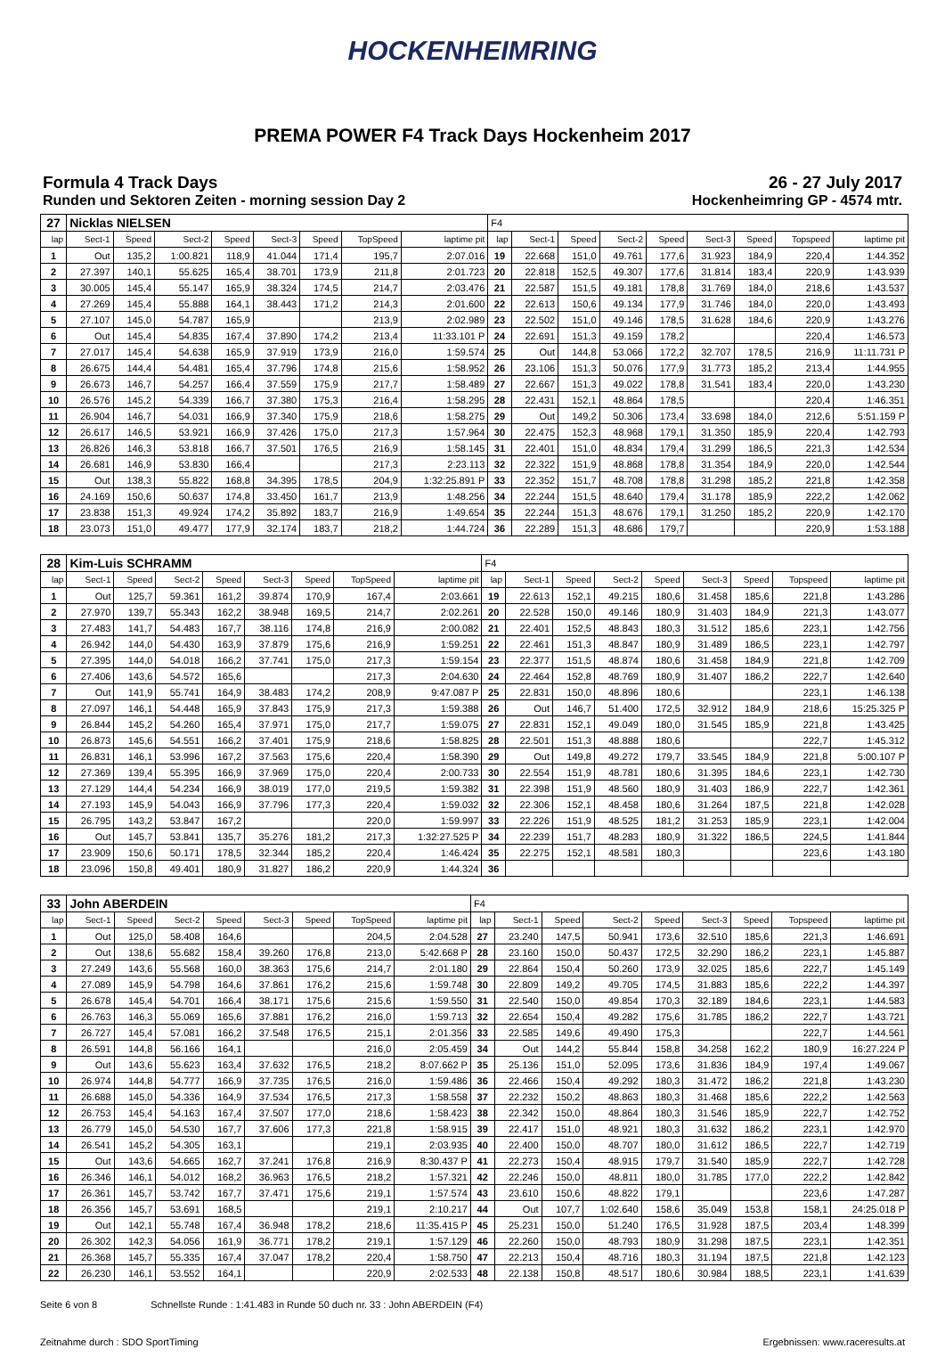HOCKENHEIMRING
PREMA POWER F4 Track Days Hockenheim 2017
Formula 4 Track Days 26 - 27 July 2017
Runden und Sektoren Zeiten - morning session Day 2 Hockenheimring GP - 4574 mtr.
| 27 | Nicklas NIELSEN | | | | | | | | F4 | | | | | | | | |
| lap | Sect-1 | Speed | Sect-2 | Speed | Sect-3 | Speed | TopSpeed | laptime pit | lap | Sect-1 | Speed | Sect-2 | Speed | Sect-3 | Speed | Topspeed | laptime pit |
| 1 | Out | 135,2 | 1:00.821 | 118,9 | 41.044 | 171,4 | 195,7 | 2:07.016 | 19 | 22.668 | 151,0 | 49.761 | 177,6 | 31.923 | 184,9 | 220,4 | 1:44.352 |
| 2 | 27.397 | 140,1 | 55.625 | 165,4 | 38.701 | 173,9 | 211,8 | 2:01.723 | 20 | 22.818 | 152,5 | 49.307 | 177,6 | 31.814 | 183,4 | 220,9 | 1:43.939 |
| 3 | 30.005 | 145,4 | 55.147 | 165,9 | 38.324 | 174,5 | 214,7 | 2:03.476 | 21 | 22.587 | 151,5 | 49.181 | 178,8 | 31.769 | 184,0 | 218,6 | 1:43.537 |
| 4 | 27.269 | 145,4 | 55.888 | 164,1 | 38.443 | 171,2 | 214,3 | 2:01.600 | 22 | 22.613 | 150,6 | 49.134 | 177,9 | 31.746 | 184,0 | 220,0 | 1:43.493 |
| 5 | 27.107 | 145,0 | 54.787 | 165,9 | | | 213,9 | 2:02.989 | 23 | 22.502 | 151,0 | 49.146 | 178,5 | 31.628 | 184,6 | 220,9 | 1:43.276 |
| 6 | Out | 145,4 | 54.835 | 167,4 | 37.890 | 174,2 | 213,4 | 11:33.101 P | 24 | 22.691 | 151,3 | 49.159 | 178,2 | | | 220,4 | 1:46.573 |
| 7 | 27.017 | 145,4 | 54.638 | 165,9 | 37.919 | 173,9 | 216,0 | 1:59.574 | 25 | Out | 144,8 | 53.066 | 172,2 | 32.707 | 178,5 | 216,9 | 11:11.731 P |
| 8 | 26.675 | 144,4 | 54.481 | 165,4 | 37.796 | 174,8 | 215,6 | 1:58.952 | 26 | 23.106 | 151,3 | 50.076 | 177,9 | 31.773 | 185,2 | 213,4 | 1:44.955 |
| 9 | 26.673 | 146,7 | 54.257 | 166,4 | 37.559 | 175,9 | 217,7 | 1:58.489 | 27 | 22.667 | 151,3 | 49.022 | 178,8 | 31.541 | 183,4 | 220,0 | 1:43.230 |
| 10 | 26.576 | 145,2 | 54.339 | 166,7 | 37.380 | 175,3 | 216,4 | 1:58.295 | 28 | 22.431 | 152,1 | 48.864 | 178,5 | | | 220,4 | 1:46.351 |
| 11 | 26.904 | 146,7 | 54.031 | 166,9 | 37.340 | 175,9 | 218,6 | 1:58.275 | 29 | Out | 149,2 | 50.306 | 173,4 | 33.698 | 184,0 | 212,6 | 5:51.159 P |
| 12 | 26.617 | 146,5 | 53.921 | 166,9 | 37.426 | 175,0 | 217,3 | 1:57.964 | 30 | 22.475 | 152,3 | 48.968 | 179,1 | 31.350 | 185,9 | 220,4 | 1:42.793 |
| 13 | 26.826 | 146,3 | 53.818 | 166,7 | 37.501 | 176,5 | 216,9 | 1:58.145 | 31 | 22.401 | 151,0 | 48.834 | 179,4 | 31.299 | 186,5 | 221,3 | 1:42.534 |
| 14 | 26.681 | 146,9 | 53.830 | 166,4 | | | 217,3 | 2:23.113 | 32 | 22.322 | 151,9 | 48.868 | 178,8 | 31.354 | 184,9 | 220,0 | 1:42.544 |
| 15 | Out | 138,3 | 55.822 | 168,8 | 34.395 | 178,5 | 204,9 | 1:32:25.891 P | 33 | 22.352 | 151,7 | 48.708 | 178,8 | 31.298 | 185,2 | 221,8 | 1:42.358 |
| 16 | 24.169 | 150,6 | 50.637 | 174,8 | 33.450 | 161,7 | 213,9 | 1:48.256 | 34 | 22.244 | 151,5 | 48.640 | 179,4 | 31.178 | 185,9 | 222,2 | 1:42.062 |
| 17 | 23.838 | 151,3 | 49.924 | 174,2 | 35.892 | 183,7 | 216,9 | 1:49.654 | 35 | 22.244 | 151,3 | 48.676 | 179,1 | 31.250 | 185,2 | 220,9 | 1:42.170 |
| 18 | 23.073 | 151,0 | 49.477 | 177,9 | 32.174 | 183,7 | 218,2 | 1:44.724 | 36 | 22.289 | 151,3 | 48.686 | 179,7 | | | 220,9 | 1:53.188 |
| 28 | Kim-Luis SCHRAMM | | | | | | | | F4 | | | | | | | | |
| lap | Sect-1 | Speed | Sect-2 | Speed | Sect-3 | Speed | TopSpeed | laptime pit | lap | Sect-1 | Speed | Sect-2 | Speed | Sect-3 | Speed | Topspeed | laptime pit |
| 1 | Out | 125,7 | 59.361 | 161,2 | 39.874 | 170,9 | 167,4 | 2:03.661 | 19 | 22.613 | 152,1 | 49.215 | 180,6 | 31.458 | 185,6 | 221,8 | 1:43.286 |
| 2 | 27.970 | 139,7 | 55.343 | 162,2 | 38.948 | 169,5 | 214,7 | 2:02.261 | 20 | 22.528 | 150,0 | 49.146 | 180,9 | 31.403 | 184,9 | 221,3 | 1:43.077 |
| 3 | 27.483 | 141,7 | 54.483 | 167,7 | 38.116 | 174,8 | 216,9 | 2:00.082 | 21 | 22.401 | 152,5 | 48.843 | 180,3 | 31.512 | 185,6 | 223,1 | 1:42.756 |
| 4 | 26.942 | 144,0 | 54.430 | 163,9 | 37.879 | 175,6 | 216,9 | 1:59.251 | 22 | 22.461 | 151,3 | 48.847 | 180,9 | 31.489 | 186,5 | 223,1 | 1:42.797 |
| 5 | 27.395 | 144,0 | 54.018 | 166,2 | 37.741 | 175,0 | 217,3 | 1:59.154 | 23 | 22.377 | 151,5 | 48.874 | 180,6 | 31.458 | 184,9 | 221,8 | 1:42.709 |
| 6 | 27.406 | 143,6 | 54.572 | 165,6 | | | 217,3 | 2:04.630 | 24 | 22.464 | 152,8 | 48.769 | 180,9 | 31.407 | 186,2 | 222,7 | 1:42.640 |
| 7 | Out | 141,9 | 55.741 | 164,9 | 38.483 | 174,2 | 208,9 | 9:47.087 P | 25 | 22.831 | 150,0 | 48.896 | 180,6 | | | 223,1 | 1:46.138 |
| 8 | 27.097 | 146,1 | 54.448 | 165,9 | 37.843 | 175,9 | 217,3 | 1:59.388 | 26 | Out | 146,7 | 51.400 | 172,5 | 32.912 | 184,9 | 218,6 | 15:25.325 P |
| 9 | 26.844 | 145,2 | 54.260 | 165,4 | 37.971 | 175,0 | 217,7 | 1:59.075 | 27 | 22.831 | 152,1 | 49.049 | 180,0 | 31.545 | 185,9 | 221,8 | 1:43.425 |
| 10 | 26.873 | 145,6 | 54.551 | 166,2 | 37.401 | 175,9 | 218,6 | 1:58.825 | 28 | 22.501 | 151,3 | 48.888 | 180,6 | | | 222,7 | 1:45.312 |
| 11 | 26.831 | 146,1 | 53.996 | 167,2 | 37.563 | 175,6 | 220,4 | 1:58.390 | 29 | Out | 149,8 | 49.272 | 179,7 | 33.545 | 184,9 | 221,8 | 5:00.107 P |
| 12 | 27.369 | 139,4 | 55.395 | 166,9 | 37.969 | 175,0 | 220,4 | 2:00.733 | 30 | 22.554 | 151,9 | 48.781 | 180,6 | 31.395 | 184,6 | 223,1 | 1:42.730 |
| 13 | 27.129 | 144,4 | 54.234 | 166,9 | 38.019 | 177,0 | 219,5 | 1:59.382 | 31 | 22.398 | 151,9 | 48.560 | 180,9 | 31.403 | 186,9 | 222,7 | 1:42.361 |
| 14 | 27.193 | 145,9 | 54.043 | 166,9 | 37.796 | 177,3 | 220,4 | 1:59.032 | 32 | 22.306 | 152,1 | 48.458 | 180,6 | 31.264 | 187,5 | 221,8 | 1:42.028 |
| 15 | 26.795 | 143,2 | 53.847 | 167,2 | | | 220,0 | 1:59.997 | 33 | 22.226 | 151,9 | 48.525 | 181,2 | 31.253 | 185,9 | 223,1 | 1:42.004 |
| 16 | Out | 145,7 | 53.841 | 135,7 | 35.276 | 181,2 | 217,3 | 1:32:27.525 P | 34 | 22.239 | 151,7 | 48.283 | 180,9 | 31.322 | 186,5 | 224,5 | 1:41.844 |
| 17 | 23.909 | 150,6 | 50.171 | 178,5 | 32.344 | 185,2 | 220,4 | 1:46.424 | 35 | 22.275 | 152,1 | 48.581 | 180,3 | | | 223,6 | 1:43.180 |
| 18 | 23.096 | 150,8 | 49.401 | 180,9 | 31.827 | 186,2 | 220,9 | 1:44.324 | 36 | | | | | | | | |
| 33 | John ABERDEIN | | | | | | | | F4 | | | | | | | | |
| lap | Sect-1 | Speed | Sect-2 | Speed | Sect-3 | Speed | TopSpeed | laptime pit | lap | Sect-1 | Speed | Sect-2 | Speed | Sect-3 | Speed | Topspeed | laptime pit |
| 1 | Out | 125,0 | 58.408 | 164,6 | | | 204,5 | 2:04.528 | 27 | 23.240 | 147,5 | 50.941 | 173,6 | 32.510 | 185,6 | 221,3 | 1:46.691 |
| 2 | Out | 138,6 | 55.682 | 158,4 | 39.260 | 176,8 | 213,0 | 5:42.668 P | 28 | 23.160 | 150,0 | 50.437 | 172,5 | 32.290 | 186,2 | 223,1 | 1:45.887 |
| 3 | 27.249 | 143,6 | 55.568 | 160,0 | 38.363 | 175,6 | 214,7 | 2:01.180 | 29 | 22.864 | 150,4 | 50.260 | 173,9 | 32.025 | 185,6 | 222,7 | 1:45.149 |
| 4 | 27.089 | 145,9 | 54.798 | 164,6 | 37.861 | 176,2 | 215,6 | 1:59.748 | 30 | 22.809 | 149,2 | 49.705 | 174,5 | 31.883 | 185,6 | 222,2 | 1:44.397 |
| 5 | 26.678 | 145,4 | 54.701 | 166,4 | 38.171 | 175,6 | 215,6 | 1:59.550 | 31 | 22.540 | 150,0 | 49.854 | 170,3 | 32.189 | 184,6 | 223,1 | 1:44.583 |
| 6 | 26.763 | 146,3 | 55.069 | 165,6 | 37.881 | 176,2 | 216,0 | 1:59.713 | 32 | 22.654 | 150,4 | 49.282 | 175,6 | 31.785 | 186,2 | 222,7 | 1:43.721 |
| 7 | 26.727 | 145,4 | 57.081 | 166,2 | 37.548 | 176,5 | 215,1 | 2:01.356 | 33 | 22.585 | 149,6 | 49.490 | 175,3 | | | 222,7 | 1:44.561 |
| 8 | 26.591 | 144,8 | 56.166 | 164,1 | | | 216,0 | 2:05.459 | 34 | Out | 144,2 | 55.844 | 158,8 | 34.258 | 162,2 | 180,9 | 16:27.224 P |
| 9 | Out | 143,6 | 55.623 | 163,4 | 37.632 | 176,5 | 218,2 | 8:07.662 P | 35 | 25.136 | 151,0 | 52.095 | 173,6 | 31.836 | 184,9 | 197,4 | 1:49.067 |
| 10 | 26.974 | 144,8 | 54.777 | 166,9 | 37.735 | 176,5 | 216,0 | 1:59.486 | 36 | 22.466 | 150,4 | 49.292 | 180,3 | 31.472 | 186,2 | 221,8 | 1:43.230 |
| 11 | 26.688 | 145,0 | 54.336 | 164,9 | 37.534 | 176,5 | 217,3 | 1:58.558 | 37 | 22.232 | 150,2 | 48.863 | 180,3 | 31.468 | 185,6 | 222,2 | 1:42.563 |
| 12 | 26.753 | 145,4 | 54.163 | 167,4 | 37.507 | 177,0 | 218,6 | 1:58.423 | 38 | 22.342 | 150,0 | 48.864 | 180,3 | 31.546 | 185,9 | 222,7 | 1:42.752 |
| 13 | 26.779 | 145,0 | 54.530 | 167,7 | 37.606 | 177,3 | 221,8 | 1:58.915 | 39 | 22.417 | 151,0 | 48.921 | 180,3 | 31.632 | 186,2 | 223,1 | 1:42.970 |
| 14 | 26.541 | 145,2 | 54.305 | 163,1 | | | 219,1 | 2:03.935 | 40 | 22.400 | 150,0 | 48.707 | 180,0 | 31.612 | 186,5 | 222,7 | 1:42.719 |
| 15 | Out | 143,6 | 54.665 | 162,7 | 37.241 | 176,8 | 216,9 | 8:30.437 P | 41 | 22.273 | 150,4 | 48.915 | 179,7 | 31.540 | 185,9 | 222,7 | 1:42.728 |
| 16 | 26.346 | 146,1 | 54.012 | 168,2 | 36.963 | 176,5 | 218,2 | 1:57.321 | 42 | 22.246 | 150,0 | 48.811 | 180,0 | 31.785 | 177,0 | 222,2 | 1:42.842 |
| 17 | 26.361 | 145,7 | 53.742 | 167,7 | 37.471 | 175,6 | 219,1 | 1:57.574 | 43 | 23.610 | 150,6 | 48.822 | 179,1 | | | 223,6 | 1:47.287 |
| 18 | 26.356 | 145,7 | 53.691 | 168,5 | | | 219,1 | 2:10.217 | 44 | Out | 107,7 | 1:02.640 | 158,6 | 35.049 | 153,8 | 158,1 | 24:25.018 P |
| 19 | Out | 142,1 | 55.748 | 167,4 | 36.948 | 178,2 | 218,6 | 11:35.415 P | 45 | 25.231 | 150,0 | 51.240 | 176,5 | 31.928 | 187,5 | 203,4 | 1:48.399 |
| 20 | 26.302 | 142,3 | 54.056 | 161,9 | 36.771 | 178,2 | 219,1 | 1:57.129 | 46 | 22.260 | 150,0 | 48.793 | 180,9 | 31.298 | 187,5 | 223,1 | 1:42.351 |
| 21 | 26.368 | 145,7 | 55.335 | 167,4 | 37.047 | 178,2 | 220,4 | 1:58.750 | 47 | 22.213 | 150,4 | 48.716 | 180,3 | 31.194 | 187,5 | 221,8 | 1:42.123 |
| 22 | 26.230 | 146,1 | 53.552 | 164,1 | | | 220,9 | 2:02.533 | 48 | 22.138 | 150,8 | 48.517 | 180,6 | 30.984 | 188,5 | 223,1 | 1:41.639 |
Seite 6 von 8 Schnellste Runde : 1:41.483 in Runde 50 duch nr. 33 : John ABERDEIN (F4)
Zeitnahme durch : SDO SportTiming Ergebnissen: www.raceresults.at